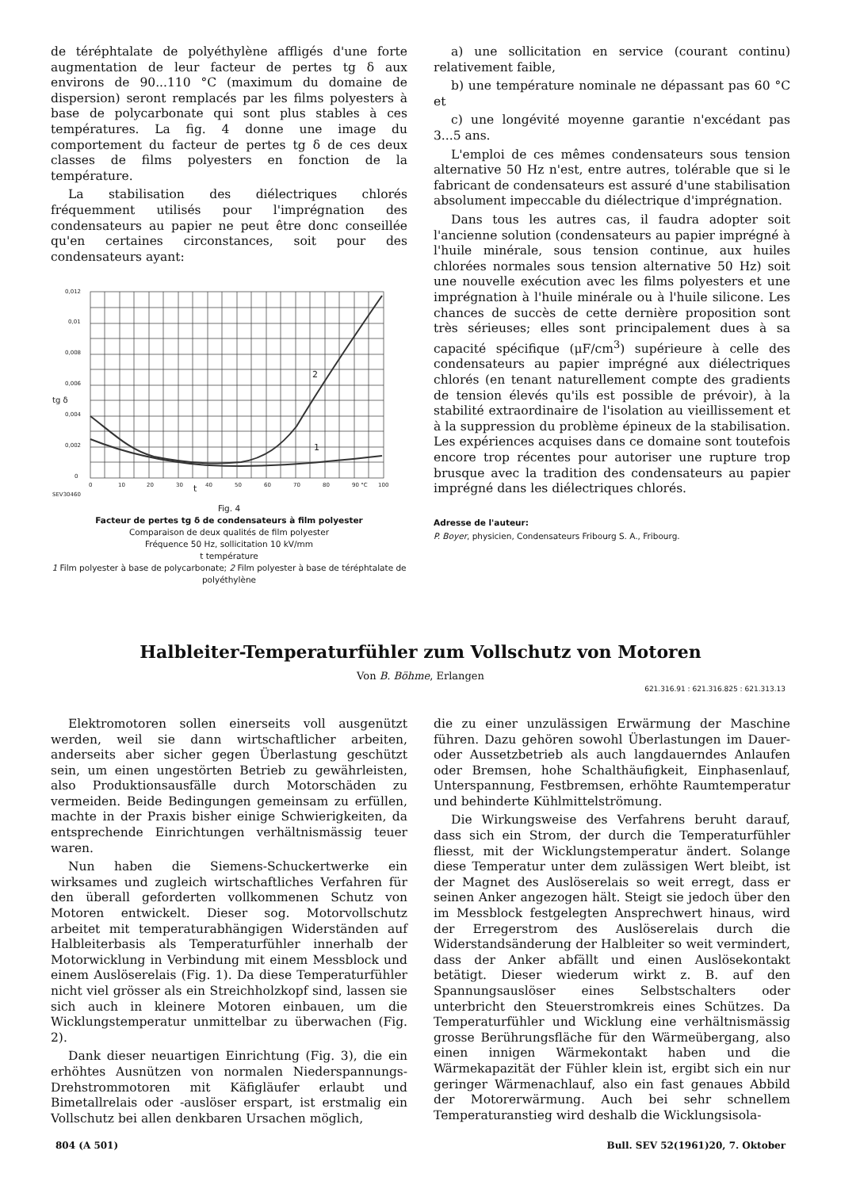de téréphtalate de polyéthylène affligés d'une forte augmentation de leur facteur de pertes tg δ aux environs de 90...110 °C (maximum du domaine de dispersion) seront remplacés par les films polyesters à base de polycarbonate qui sont plus stables à ces températures. La fig. 4 donne une image du comportement du facteur de pertes tg δ de ces deux classes de films polyesters en fonction de la température.
La stabilisation des diélectriques chlorés fréquemment utilisés pour l'imprégnation des condensateurs au papier ne peut être donc conseillée qu'en certaines circonstances, soit pour des condensateurs ayant:
0,012
0,01
0,008
0,006
0,004
0,002
0
0
10
20
30
40
50
60
70
80
90 °C
100
2
1
t
SEV30460
tg δ
Fig. 4
Facteur de pertes tg δ de condensateurs à film polyester
Comparaison de deux qualités de film polyester
Fréquence 50 Hz, sollicitation 10 kV/mm
t température
1 Film polyester à base de polycarbonate; 2 Film polyester à base de téréphtalate de polyéthylène
a) une sollicitation en service (courant continu) relativement faible,
b) une température nominale ne dépassant pas 60 °C et
c) une longévité moyenne garantie n'excédant pas 3...5 ans.
L'emploi de ces mêmes condensateurs sous tension alternative 50 Hz n'est, entre autres, tolérable que si le fabricant de condensateurs est assuré d'une stabilisation absolument impeccable du diélectrique d'imprégnation.
Dans tous les autres cas, il faudra adopter soit l'ancienne solution (condensateurs au papier imprégné à l'huile minérale, sous tension continue, aux huiles chlorées normales sous tension alternative 50 Hz) soit une nouvelle exécution avec les films polyesters et une imprégnation à l'huile minérale ou à l'huile silicone. Les chances de succès de cette dernière proposition sont très sérieuses; elles sont principalement dues à sa capacité spécifique (μF/cm<sup>3</sup>) supérieure à celle des condensateurs au papier imprégné aux diélectriques chlorés (en tenant naturellement compte des gradients de tension élevés qu'ils est possible de prévoir), à la stabilité extraordinaire de l'isolation au vieillissement et à la suppression du problème épineux de la stabilisation. Les expériences acquises dans ce domaine sont toutefois encore trop récentes pour autoriser une rupture trop brusque avec la tradition des condensateurs au papier imprégné dans les diélectriques chlorés.
Adresse de l'auteur:
P. Boyer, physicien, Condensateurs Fribourg S. A., Fribourg.
Halbleiter-Temperaturfühler zum Vollschutz von Motoren
Von B. Böhme, Erlangen
621.316.91 : 621.316.825 : 621.313.13
Elektromotoren sollen einerseits voll ausgenützt werden, weil sie dann wirtschaftlicher arbeiten, anderseits aber sicher gegen Überlastung geschützt sein, um einen ungestörten Betrieb zu gewährleisten, also Produktionsausfälle durch Motorschäden zu vermeiden. Beide Bedingungen gemeinsam zu erfüllen, machte in der Praxis bisher einige Schwierigkeiten, da entsprechende Einrichtungen verhältnismässig teuer waren.
Nun haben die Siemens-Schuckertwerke ein wirksames und zugleich wirtschaftliches Verfahren für den überall geforderten vollkommenen Schutz von Motoren entwickelt. Dieser sog. Motorvollschutz arbeitet mit temperaturabhängigen Widerständen auf Halbleiterbasis als Temperaturfühler innerhalb der Motorwicklung in Verbindung mit einem Messblock und einem Auslöserelais (Fig. 1). Da diese Temperaturfühler nicht viel grösser als ein Streichholzkopf sind, lassen sie sich auch in kleinere Motoren einbauen, um die Wicklungstemperatur unmittelbar zu überwachen (Fig. 2).
Dank dieser neuartigen Einrichtung (Fig. 3), die ein erhöhtes Ausnützen von normalen Niederspannungs-Drehstrommotoren mit Käfigläufer erlaubt und Bimetallrelais oder -auslöser erspart, ist erstmalig ein Vollschutz bei allen denkbaren Ursachen möglich,
die zu einer unzulässigen Erwärmung der Maschine führen. Dazu gehören sowohl Überlastungen im Dauer- oder Aussetzbetrieb als auch langdauerndes Anlaufen oder Bremsen, hohe Schalthäufigkeit, Einphasenlauf, Unterspannung, Festbremsen, erhöhte Raumtemperatur und behinderte Kühlmittelströmung.
Die Wirkungsweise des Verfahrens beruht darauf, dass sich ein Strom, der durch die Temperaturfühler fliesst, mit der Wicklungstemperatur ändert. Solange diese Temperatur unter dem zulässigen Wert bleibt, ist der Magnet des Auslöserelais so weit erregt, dass er seinen Anker angezogen hält. Steigt sie jedoch über den im Messblock festgelegten Ansprechwert hinaus, wird der Erregerstrom des Auslöserelais durch die Widerstandsänderung der Halbleiter so weit vermindert, dass der Anker abfällt und einen Auslösekontakt betätigt. Dieser wiederum wirkt z. B. auf den Spannungsauslöser eines Selbstschalters oder unterbricht den Steuerstromkreis eines Schützes. Da Temperaturfühler und Wicklung eine verhältnismässig grosse Berührungsfläche für den Wärmeübergang, also einen innigen Wärmekontakt haben und die Wärmekapazität der Fühler klein ist, ergibt sich ein nur geringer Wärmenachlauf, also ein fast genaues Abbild der Motorerwärmung. Auch bei sehr schnellem Temperaturanstieg wird deshalb die Wicklungsisola-
804 (A 501) Bull. SEV 52(1961)20, 7. Oktober